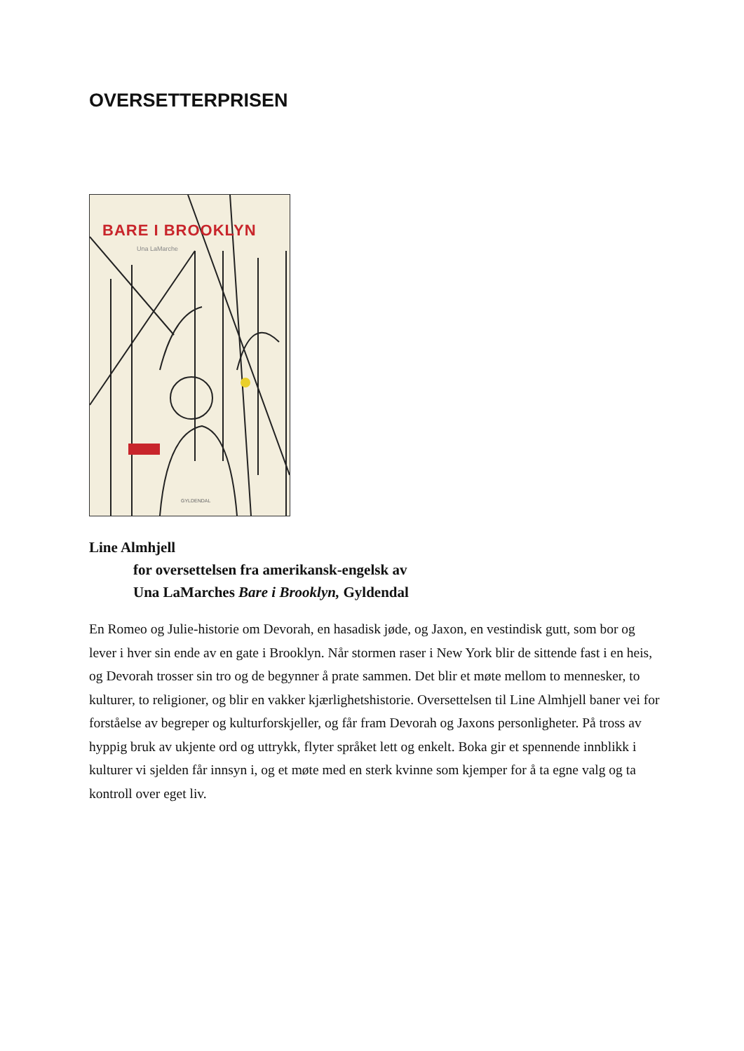OVERSETTERPRISEN
BARE I BROOKLYN
Una LaMarche
GYLDENDAL
Line Almhjell
for oversettelsen fra amerikansk-engelsk av
Una LaMarches Bare i Brooklyn, Gyldendal
En Romeo og Julie-historie om Devorah, en hasadisk jøde, og Jaxon, en vestindisk gutt, som bor og lever i hver sin ende av en gate i Brooklyn. Når stormen raser i New York blir de sittende fast i en heis, og Devorah trosser sin tro og de begynner å prate sammen. Det blir et møte mellom to mennesker, to kulturer, to religioner, og blir en vakker kjærlighetshistorie. Oversettelsen til Line Almhjell baner vei for forståelse av begreper og kulturforskjeller, og får fram Devorah og Jaxons personligheter. På tross av hyppig bruk av ukjente ord og uttrykk, flyter språket lett og enkelt. Boka gir et spennende innblikk i kulturer vi sjelden får innsyn i, og et møte med en sterk kvinne som kjemper for å ta egne valg og ta kontroll over eget liv.